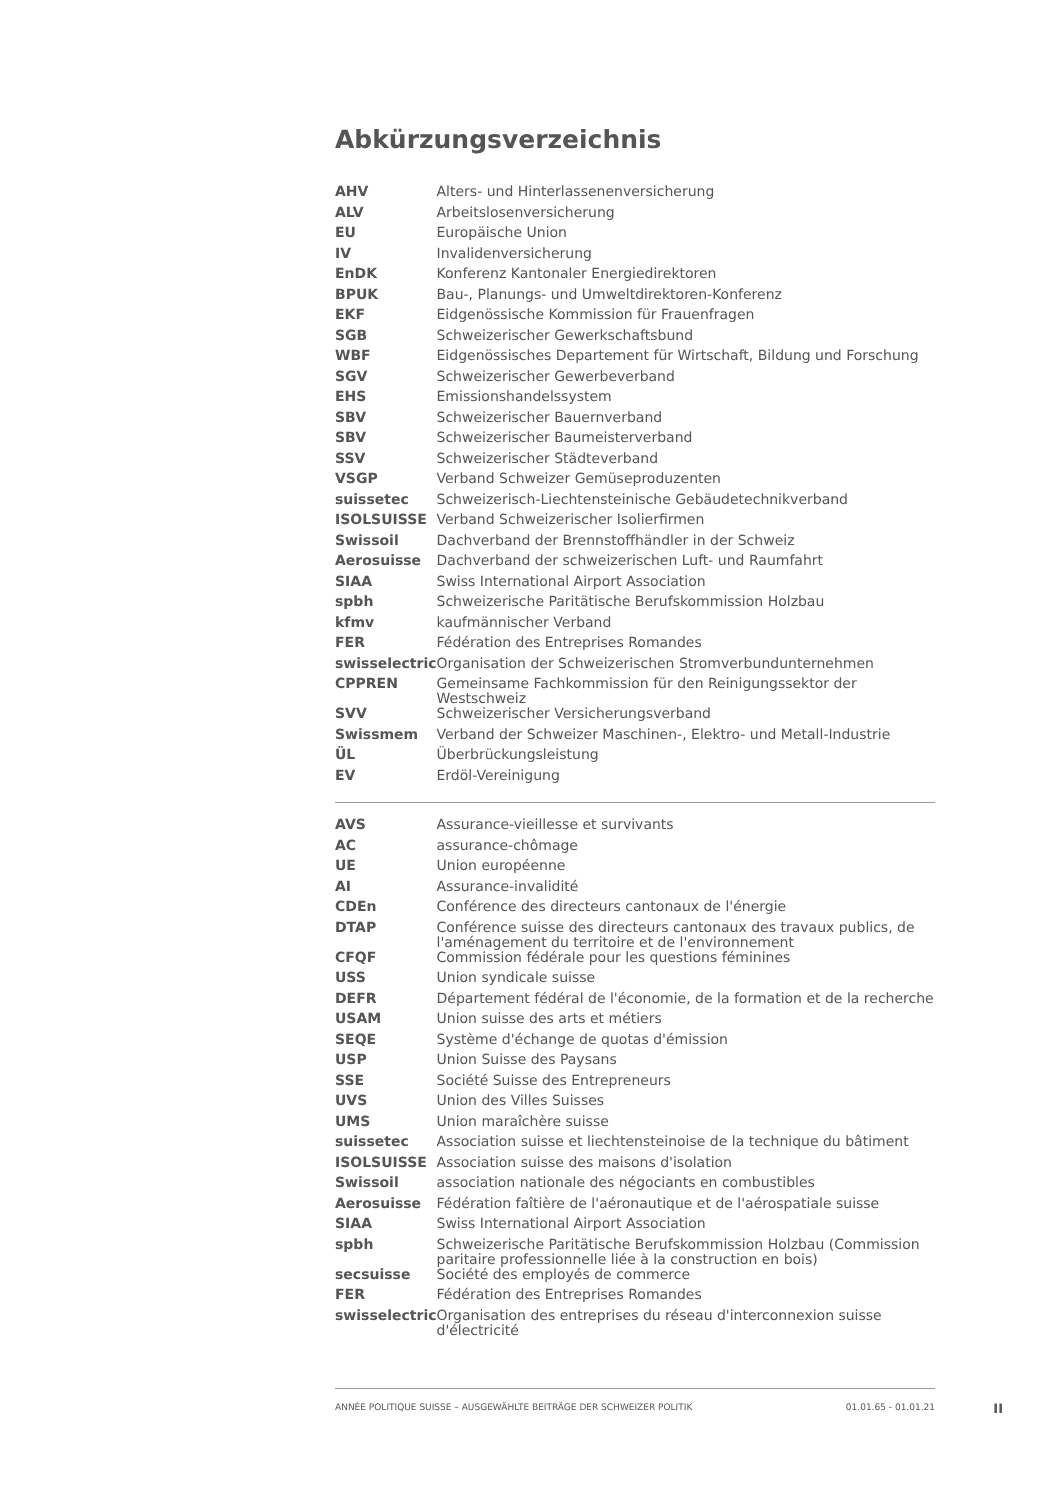Abkürzungsverzeichnis
| AHV | Alters- und Hinterlassenenversicherung |
| ALV | Arbeitslosenversicherung |
| EU | Europäische Union |
| IV | Invalidenversicherung |
| EnDK | Konferenz Kantonaler Energiedirektoren |
| BPUK | Bau-, Planungs- und Umweltdirektoren-Konferenz |
| EKF | Eidgenössische Kommission für Frauenfragen |
| SGB | Schweizerischer Gewerkschaftsbund |
| WBF | Eidgenössisches Departement für Wirtschaft, Bildung und Forschung |
| SGV | Schweizerischer Gewerbeverband |
| EHS | Emissionshandelssystem |
| SBV | Schweizerischer Bauernverband |
| SBV | Schweizerischer Baumeisterverband |
| SSV | Schweizerischer Städteverband |
| VSGP | Verband Schweizer Gemüseproduzenten |
| suissetec | Schweizerisch-Liechtensteinische Gebäudetechnikverband |
| ISOLSUISSE | Verband Schweizerischer Isolierfirmen |
| Swissoil | Dachverband der Brennstoffhändler in der Schweiz |
| Aerosuisse | Dachverband der schweizerischen Luft- und Raumfahrt |
| SIAA | Swiss International Airport Association |
| spbh | Schweizerische Paritätische Berufskommission Holzbau |
| kfmv | kaufmännischer Verband |
| FER | Fédération des Entreprises Romandes |
| swisselectric | Organisation der Schweizerischen Stromverbundunternehmen |
| CPPREN | Gemeinsame Fachkommission für den Reinigungssektor der Westschweiz |
| SVV | Schweizerischer Versicherungsverband |
| Swissmem | Verband der Schweizer Maschinen-, Elektro- und Metall-Industrie |
| ÜL | Überbrückungsleistung |
| EV | Erdöl-Vereinigung |
| AVS | Assurance-vieillesse et survivants |
| AC | assurance-chômage |
| UE | Union européenne |
| AI | Assurance-invalidité |
| CDEn | Conférence des directeurs cantonaux de l'énergie |
| DTAP | Conférence suisse des directeurs cantonaux des travaux publics, de l'aménagement du territoire et de l'environnement |
| CFQF | Commission fédérale pour les questions féminines |
| USS | Union syndicale suisse |
| DEFR | Département fédéral de l'économie, de la formation et de la recherche |
| USAM | Union suisse des arts et métiers |
| SEQE | Système d'échange de quotas d'émission |
| USP | Union Suisse des Paysans |
| SSE | Société Suisse des Entrepreneurs |
| UVS | Union des Villes Suisses |
| UMS | Union maraîchère suisse |
| suissetec | Association suisse et liechtensteinoise de la technique du bâtiment |
| ISOLSUISSE | Association suisse des maisons d'isolation |
| Swissoil | association nationale des négociants en combustibles |
| Aerosuisse | Fédération faîtière de l'aéronautique et de l'aérospatiale suisse |
| SIAA | Swiss International Airport Association |
| spbh | Schweizerische Paritätische Berufskommission Holzbau (Commission paritaire professionnelle liée à la construction en bois) |
| secsuisse | Société des employés de commerce |
| FER | Fédération des Entreprises Romandes |
| swisselectric | Organisation des entreprises du réseau d'interconnexion suisse d'électricité |
ANNÉE POLITIQUE SUISSE – AUSGEWÄHLTE BEITRÄGE DER SCHWEIZER POLITIK 01.01.65 - 01.01.21 II